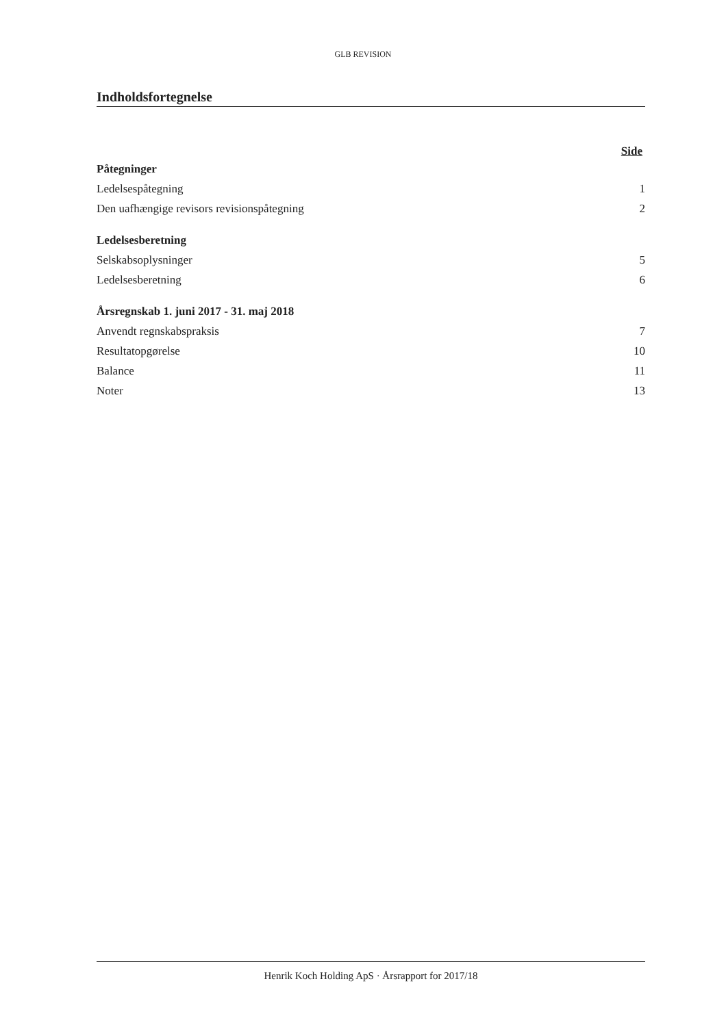GLB REVISION
Indholdsfortegnelse
Side
| Påtegninger | |
| Ledelsespåtegning | 1 |
| Den uafhængige revisors revisionspåtegning | 2 |
| Ledelsesberetning | |
| Selskabsoplysninger | 5 |
| Ledelsesberetning | 6 |
| Årsregnskab 1. juni 2017 - 31. maj 2018 | |
| Anvendt regnskabspraksis | 7 |
| Resultatopgørelse | 10 |
| Balance | 11 |
| Noter | 13 |
Henrik Koch Holding ApS · Årsrapport for 2017/18